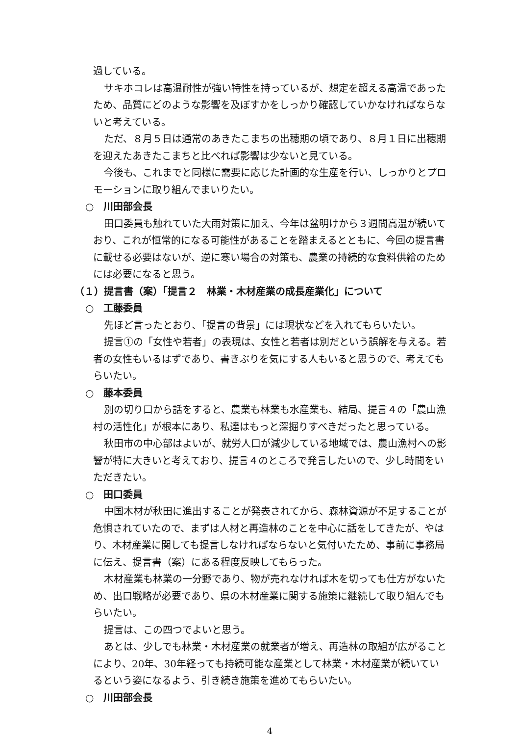過している。
サキホコレは高温耐性が強い特性を持っているが、想定を超える高温であったため、品質にどのような影響を及ぼすかをしっかり確認していかなければならないと考えている。
ただ、８月５日は通常のあきたこまちの出穂期の頃であり、８月１日に出穂期を迎えたあきたこまちと比べれば影響は少ないと見ている。
今後も、これまでと同様に需要に応じた計画的な生産を行い、しっかりとプロモーションに取り組んでまいりたい。
○　川田部会長
田口委員も触れていた大雨対策に加え、今年は盆明けから３週間高温が続いており、これが恒常的になる可能性があることを踏まえるとともに、今回の提言書に載せる必要はないが、逆に寒い場合の対策も、農業の持続的な食料供給のためには必要になると思う。
（１）提言書（案）「提言２　林業・木材産業の成長産業化」について
○　工藤委員
先ほど言ったとおり、「提言の背景」には現状などを入れてもらいたい。
提言①の「女性や若者」の表現は、女性と若者は別だという誤解を与える。若者の女性もいるはずであり、書きぶりを気にする人もいると思うので、考えてもらいたい。
○　藤本委員
別の切り口から話をすると、農業も林業も水産業も、結局、提言４の「農山漁村の活性化」が根本にあり、私達はもっと深掘りすべきだったと思っている。
秋田市の中心部はよいが、就労人口が減少している地域では、農山漁村への影響が特に大きいと考えており、提言４のところで発言したいので、少し時間をいただきたい。
○　田口委員
中国木材が秋田に進出することが発表されてから、森林資源が不足することが危惧されていたので、まずは人材と再造林のことを中心に話をしてきたが、やはり、木材産業に関しても提言しなければならないと気付いたため、事前に事務局に伝え、提言書（案）にある程度反映してもらった。
木材産業も林業の一分野であり、物が売れなければ木を切っても仕方がないため、出口戦略が必要であり、県の木材産業に関する施策に継続して取り組んでもらいたい。
提言は、この四つでよいと思う。
あとは、少しでも林業・木材産業の就業者が増え、再造林の取組が広がることにより、20年、30年経っても持続可能な産業として林業・木材産業が続いているという姿になるよう、引き続き施策を進めてもらいたい。
○　川田部会長
4